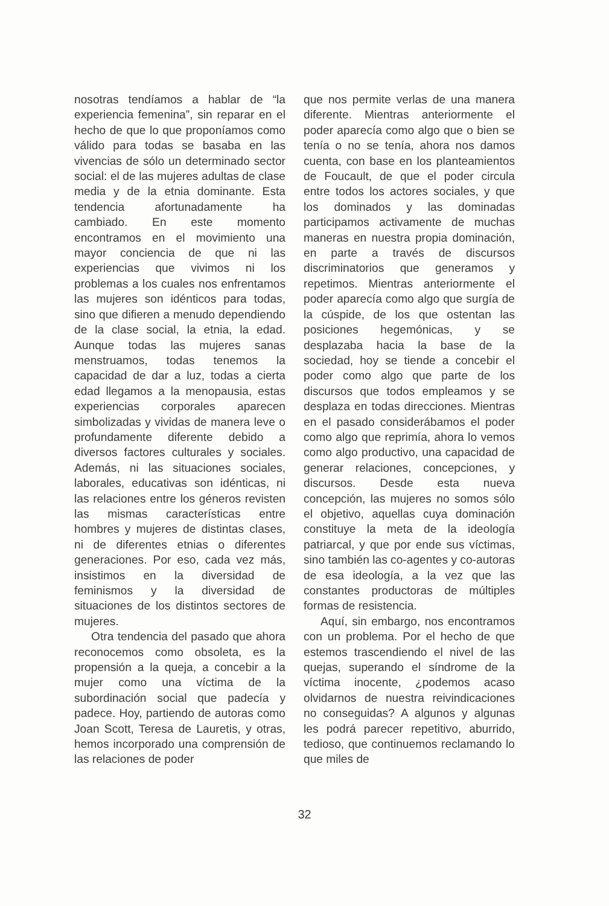nosotras tendíamos a hablar de “la experiencia femenina”, sin reparar en el hecho de que lo que proponíamos como válido para todas se basaba en las vivencias de sólo un determinado sector social: el de las mujeres adultas de clase media y de la etnia dominante. Esta tendencia afortunadamente ha cambiado. En este momento encontramos en el movimiento una mayor conciencia de que ni las experiencias que vivimos ni los problemas a los cuales nos enfrentamos las mujeres son idénticos para todas, sino que difieren a menudo dependiendo de la clase social, la etnia, la edad. Aunque todas las mujeres sanas menstruamos, todas tenemos la capacidad de dar a luz, todas a cierta edad llegamos a la menopausia, estas experiencias corporales aparecen simbolizadas y vividas de manera leve o profundamente diferente debido a diversos factores culturales y sociales. Además, ni las situaciones sociales, laborales, educativas son idénticas, ni las relaciones entre los géneros revisten las mismas características entre hombres y mujeres de distintas clases, ni de diferentes etnias o diferentes generaciones. Por eso, cada vez más, insistimos en la diversidad de feminismos y la diversidad de situaciones de los distintos sectores de mujeres.
Otra tendencia del pasado que ahora reconocemos como obsoleta, es la propensión a la queja, a concebir a la mujer como una víctima de la subordinación social que padecía y padece. Hoy, partiendo de autoras como Joan Scott, Teresa de Lauretis, y otras, hemos incorporado una comprensión de las relaciones de poder
que nos permite verlas de una manera diferente. Mientras anteriormente el poder aparecía como algo que o bien se tenía o no se tenía, ahora nos damos cuenta, con base en los planteamientos de Foucault, de que el poder circula entre todos los actores sociales, y que los dominados y las dominadas participamos activamente de muchas maneras en nuestra propia dominación, en parte a través de discursos discriminatorios que generamos y repetimos. Mientras anteriormente el poder aparecía como algo que surgía de la cúspide, de los que ostentan las posiciones hegemónicas, y se desplazaba hacia la base de la sociedad, hoy se tiende a concebir el poder como algo que parte de los discursos que todos empleamos y se desplaza en todas direcciones. Mientras en el pasado considerábamos el poder como algo que reprimía, ahora lo vemos como algo productivo, una capacidad de generar relaciones, concepciones, y discursos. Desde esta nueva concepción, las mujeres no somos sólo el objetivo, aquellas cuya dominación constituye la meta de la ideología patriarcal, y que por ende sus víctimas, sino también las co-agentes y co-autoras de esa ideología, a la vez que las constantes productoras de múltiples formas de resistencia.
Aquí, sin embargo, nos encontramos con un problema. Por el hecho de que estemos trascendiendo el nivel de las quejas, superando el síndrome de la víctima inocente, ¿podemos acaso olvidarnos de nuestra reivindicaciones no conseguidas? A algunos y algunas les podrá parecer repetitivo, aburrido, tedioso, que continuemos reclamando lo que miles de
32